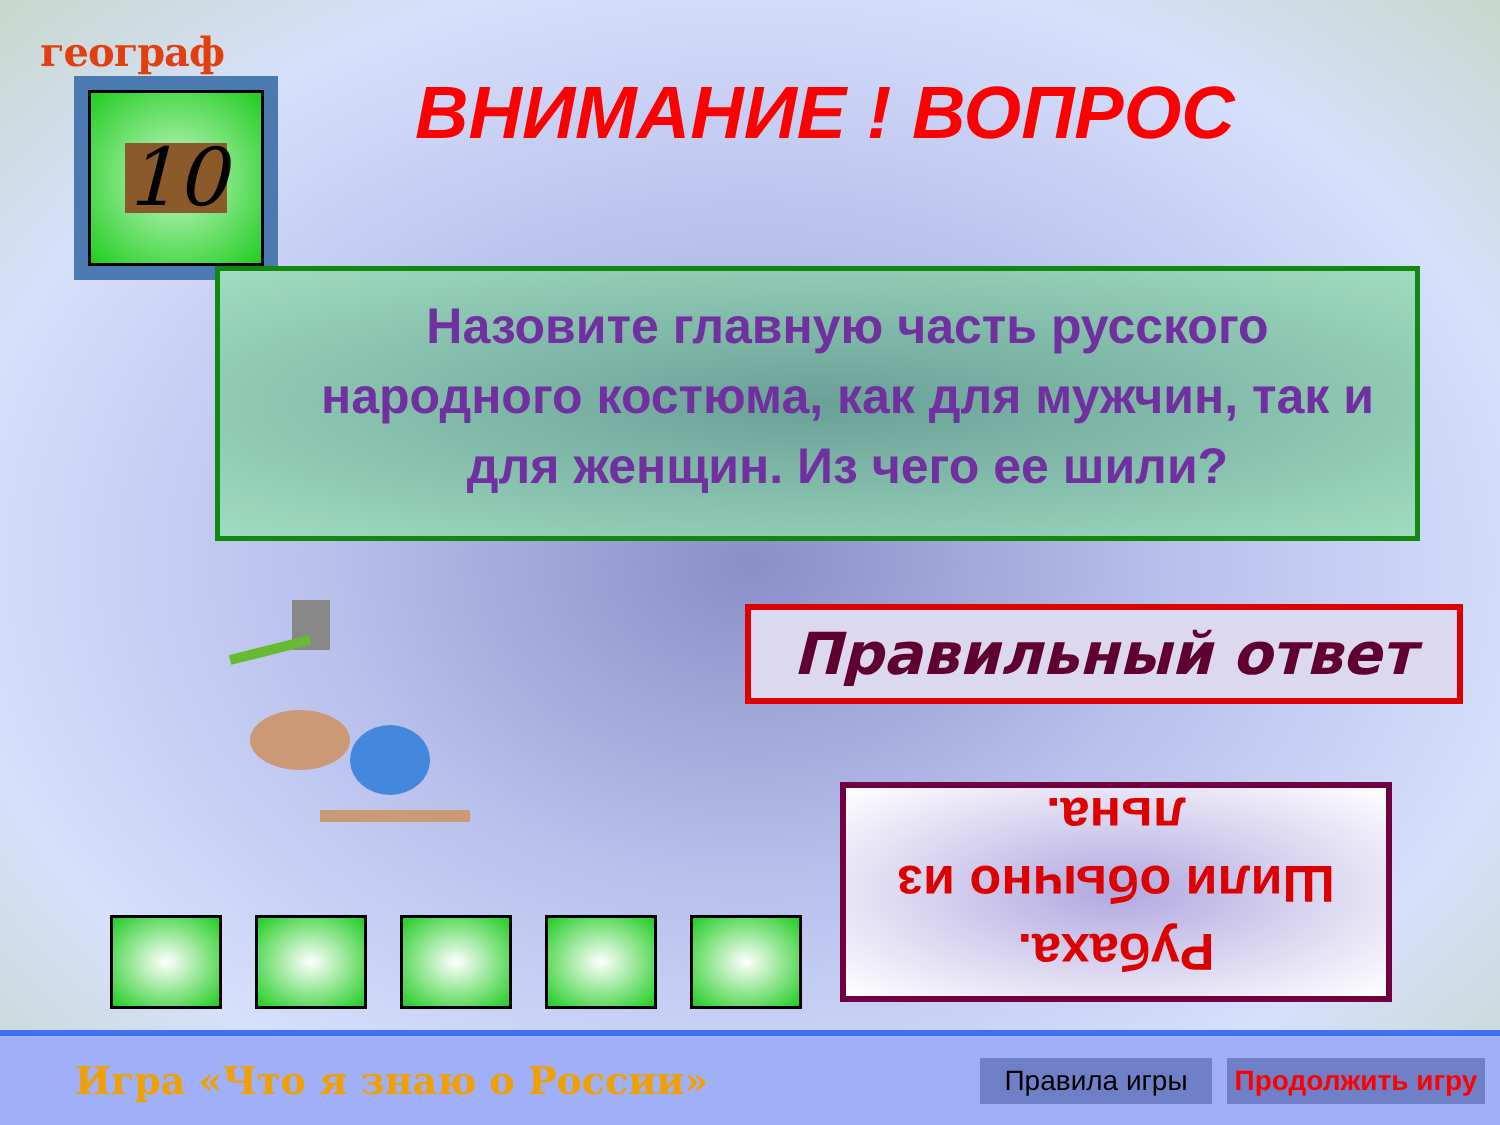географ
10 ВНИМАНИЕ ! ВОПРОС
Назовите главную часть русского народного костюма, как для мужчин, так и для женщин. Из чего ее шили?
Правильный ответ
Рубаха.
Шили обычно из льна.
Игра «Что я знаю о России»
Правила игры
Продолжить игру